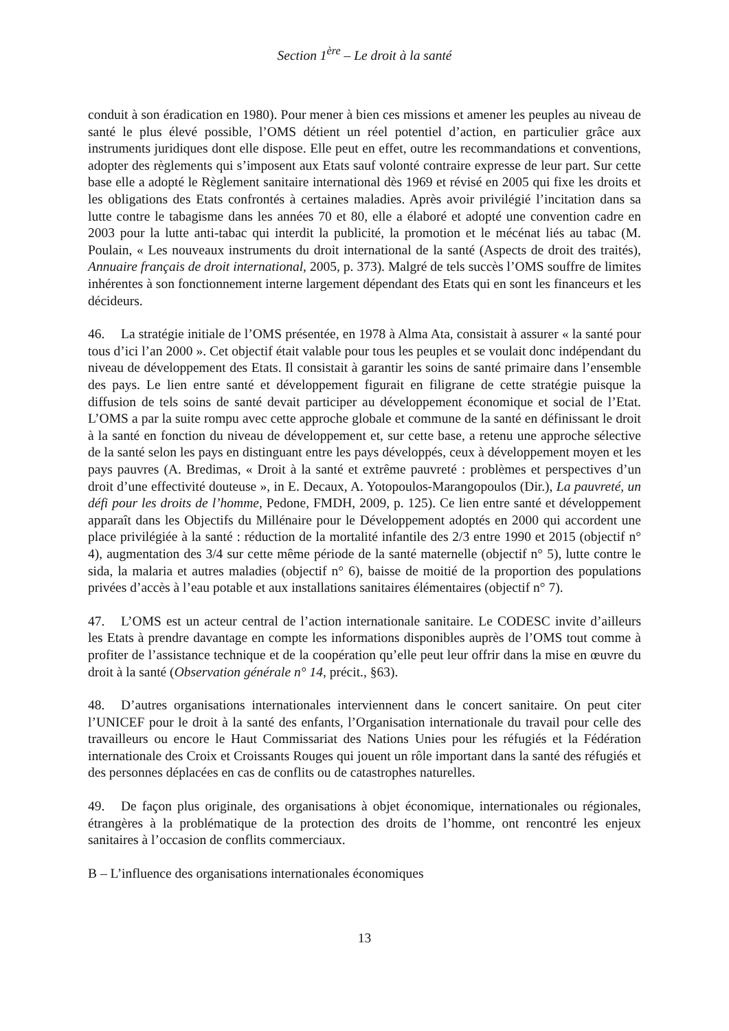Section 1<sup>ère</sup> – Le droit à la santé
conduit à son éradication en 1980). Pour mener à bien ces missions et amener les peuples au niveau de santé le plus élevé possible, l’OMS détient un réel potentiel d’action, en particulier grâce aux instruments juridiques dont elle dispose. Elle peut en effet, outre les recommandations et conventions, adopter des règlements qui s’imposent aux Etats sauf volonté contraire expresse de leur part. Sur cette base elle a adopté le Règlement sanitaire international dès 1969 et révisé en 2005 qui fixe les droits et les obligations des Etats confrontés à certaines maladies. Après avoir privilégié l’incitation dans sa lutte contre le tabagisme dans les années 70 et 80, elle a élaboré et adopté une convention cadre en 2003 pour la lutte anti-tabac qui interdit la publicité, la promotion et le mécénat liés au tabac (M. Poulain, « Les nouveaux instruments du droit international de la santé (Aspects de droit des traités), Annuaire français de droit international, 2005, p. 373). Malgré de tels succès l’OMS souffre de limites inhérentes à son fonctionnement interne largement dépendant des Etats qui en sont les financeurs et les décideurs.
46. La stratégie initiale de l’OMS présentée, en 1978 à Alma Ata, consistait à assurer « la santé pour tous d’ici l’an 2000 ». Cet objectif était valable pour tous les peuples et se voulait donc indépendant du niveau de développement des Etats. Il consistait à garantir les soins de santé primaire dans l’ensemble des pays. Le lien entre santé et développement figurait en filigrane de cette stratégie puisque la diffusion de tels soins de santé devait participer au développement économique et social de l’Etat. L’OMS a par la suite rompu avec cette approche globale et commune de la santé en définissant le droit à la santé en fonction du niveau de développement et, sur cette base, a retenu une approche sélective de la santé selon les pays en distinguant entre les pays développés, ceux à développement moyen et les pays pauvres (A. Bredimas, « Droit à la santé et extrême pauvreté : problèmes et perspectives d’un droit d’une effectivité douteuse », in E. Decaux, A. Yotopoulos-Marangopoulos (Dir.), La pauvreté, un défi pour les droits de l’homme, Pedone, FMDH, 2009, p. 125). Ce lien entre santé et développement apparaît dans les Objectifs du Millénaire pour le Développement adoptés en 2000 qui accordent une place privilégiée à la santé : réduction de la mortalité infantile des 2/3 entre 1990 et 2015 (objectif n° 4), augmentation des 3/4 sur cette même période de la santé maternelle (objectif n° 5), lutte contre le sida, la malaria et autres maladies (objectif n° 6), baisse de moitié de la proportion des populations privées d’accès à l’eau potable et aux installations sanitaires élémentaires (objectif n° 7).
47. L’OMS est un acteur central de l’action internationale sanitaire. Le CODESC invite d’ailleurs les Etats à prendre davantage en compte les informations disponibles auprès de l’OMS tout comme à profiter de l’assistance technique et de la coopération qu’elle peut leur offrir dans la mise en œuvre du droit à la santé (Observation générale n° 14, précit., §63).
48. D’autres organisations internationales interviennent dans le concert sanitaire. On peut citer l’UNICEF pour le droit à la santé des enfants, l’Organisation internationale du travail pour celle des travailleurs ou encore le Haut Commissariat des Nations Unies pour les réfugiés et la Fédération internationale des Croix et Croissants Rouges qui jouent un rôle important dans la santé des réfugiés et des personnes déplacées en cas de conflits ou de catastrophes naturelles.
49. De façon plus originale, des organisations à objet économique, internationales ou régionales, étrangères à la problématique de la protection des droits de l’homme, ont rencontré les enjeux sanitaires à l’occasion de conflits commerciaux.
B – L’influence des organisations internationales économiques
13